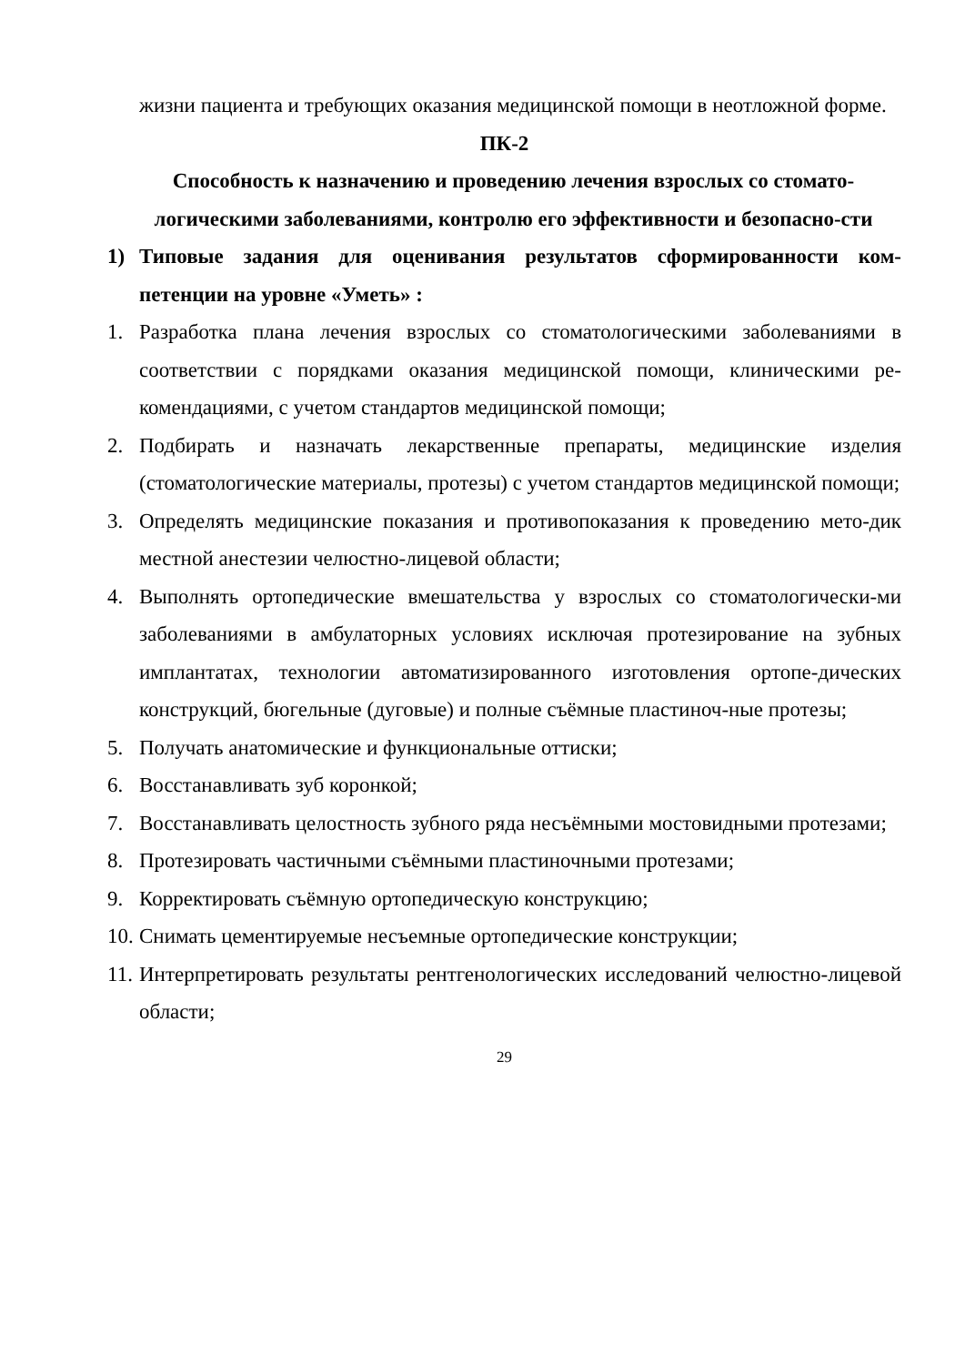жизни пациента и требующих оказания медицинской помощи в неотложной форме.
ПК-2
Способность к назначению и проведению лечения взрослых со стомато-логическими заболеваниями, контролю его эффективности и безопасно-сти
1) Типовые задания для оценивания результатов сформированности ком-петенции на уровне «Уметь» :
1. Разработка плана лечения взрослых со стоматологическими заболеваниями в соответствии с порядками оказания медицинской помощи, клиническими ре-комендациями, с учетом стандартов медицинской помощи;
2. Подбирать и назначать лекарственные препараты, медицинские изделия (стоматологические материалы, протезы) с учетом стандартов медицинской помощи;
3. Определять медицинские показания и противопоказания к проведению мето-дик местной анестезии челюстно-лицевой области;
4. Выполнять ортопедические вмешательства у взрослых со стоматологически-ми заболеваниями в амбулаторных условиях исключая протезирование на зубных имплантатах, технологии автоматизированного изготовления ортопе-дических конструкций, бюгельные (дуговые) и полные съёмные пластиноч-ные протезы;
5. Получать анатомические и функциональные оттиски;
6. Восстанавливать зуб коронкой;
7. Восстанавливать целостность зубного ряда несъёмными мостовидными протезами;
8. Протезировать частичными съёмными пластиночными протезами;
9. Корректировать съёмную ортопедическую конструкцию;
10. Снимать цементируемые несъемные ортопедические конструкции;
11. Интерпретировать результаты рентгенологических исследований челюстно-лицевой области;
29